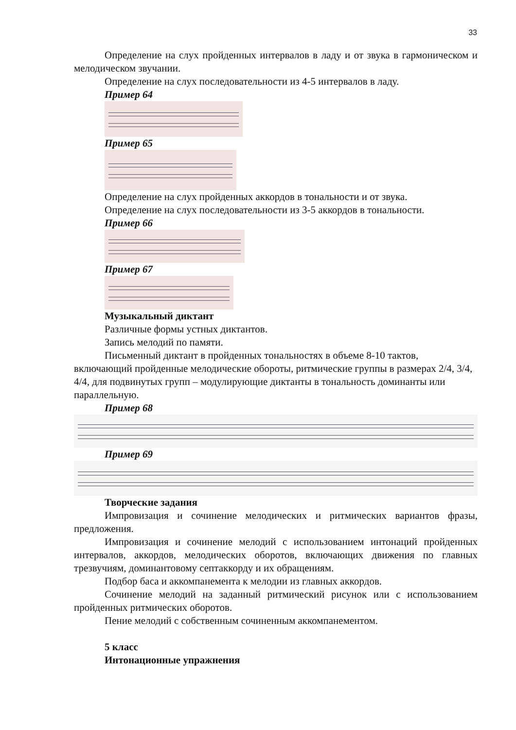33
Определение на слух пройденных интервалов в ладу и от звука в гармоническом и мелодическом звучании.
Определение на слух последовательности из 4-5 интервалов в ладу.
Пример 64
Пример 65
Определение на слух пройденных аккордов в тональности и от звука.
Определение на слух последовательности из 3-5 аккордов в тональности.
Пример 66
Пример 67
Музыкальный диктант
Различные формы устных диктантов.
Запись мелодий по памяти.
Письменный диктант в пройденных тональностях в объеме 8-10 тактов, включающий пройденные мелодические обороты, ритмические группы в размерах 2/4, 3/4, 4/4, для подвинутых групп – модулирующие диктанты в тональность доминанты или параллельную.
Пример 68
Пример 69
Творческие задания
Импровизация и сочинение мелодических и ритмических вариантов фразы, предложения.
Импровизация и сочинение мелодий с использованием интонаций пройденных интервалов, аккордов, мелодических оборотов, включающих движения по главных трезвучиям, доминантовому септаккорду и их обращениям.
Подбор баса и аккомпанемента к мелодии из главных аккордов.
Сочинение мелодий на заданный ритмический рисунок или с использованием пройденных ритмических оборотов.
Пение мелодий с собственным сочиненным аккомпанементом.
5 класс
Интонационные упражнения